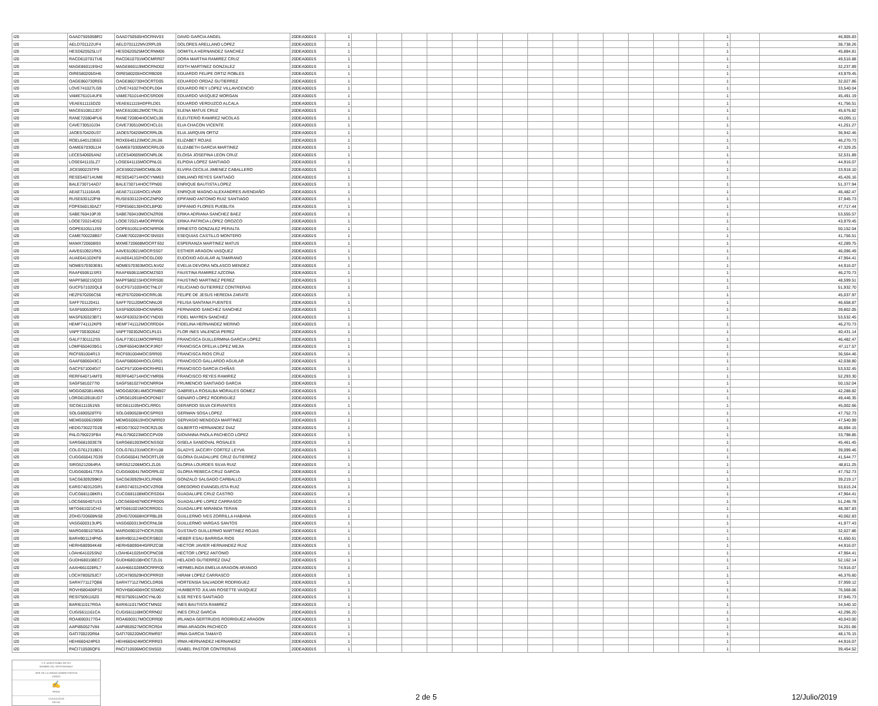| I20 | GAAD750505BR2 | GAAD750505HOCRNV03 | DAVID GARCIA ANGEL | 20DEA0001S | 1 | | | | | | | | | | | | | | | 1 | | 46,905.83 |
| I20 | AELD701122UF4 | AELD701122MVZRPL09 | DOLORES ARELLANO LOPEZ | 20DEA0001S | 1 | | | | | | | | | | | | | | | 1 | | 38,738.26 |
| I20 | HESD620525LU7 | HESD620525MOCRNM06 | DOMITILA HERNANDEZ SANCHEZ | 20DEA0001S | 1 | | | | | | | | | | | | | | | 1 | | 45,884.81 |
| I20 | RACD610701TU6 | RACD610701MOCMRR07 | DORA MARTHA RAMIREZ CRUZ | 20DEA0001S | 1 | | | | | | | | | | | | | | | 1 | | 49,516.88 |
| I20 | MAGE860119SH2 | MAGE860119MOCRND02 | EDITH MARTINEZ GONZALEZ | 20DEA0001S | 1 | | | | | | | | | | | | | | | 1 | | 32,237.89 |
| I20 | OIRE580205GH6 | OIRE580205HOCRBD09 | EDUARDO FELIPE ORTIZ ROBLES | 20DEA0001S | 1 | | | | | | | | | | | | | | | 1 | | 43,979.45 |
| I20 | OAGE860730RE6 | OAGE860730HOCRTD05 | EDUARDO ORDAZ GUTIERREZ | 20DEA0001S | 1 | | | | | | | | | | | | | | | 1 | | 32,027.86 |
| I20 | LOVE741027LG9 | LOVE741027HOCPLD04 | EDUARDO REY LOPEZ VILLAVICENCIO | 20DEA0001S | 1 | | | | | | | | | | | | | | | 1 | | 33,540.04 |
| I20 | VAME761014UF8 | VAME761014HOCSRD09 | EDUARDO VASQUEZ MORGAN | 20DEA0001S | 1 | | | | | | | | | | | | | | | 1 | | 45,491.19 |
| I20 | VEAE611115DZ0 | VEAE611115HDFRLD01 | EDUARDO VERDUZCO ALCALA | 20DEA0001S | 1 | | | | | | | | | | | | | | | 1 | | 41,756.51 |
| I20 | MACE610812JD7 | MACE610812MOCTRL01 | ELENA MATUS CRUZ | 20DEA0001S | 1 | | | | | | | | | | | | | | | 1 | | 45,676.82 |
| I20 | RANE720804PU6 | RANE720804HOCMCL06 | ELEUTERIO RAMIREZ NICOLAS | 20DEA0001S | 1 | | | | | | | | | | | | | | | 1 | | 43,095.11 |
| I20 | CAVE730510J34 | CAVE730510MOCHCL01 | ELIA CHACON VICENTE | 20DEA0001S | 1 | | | | | | | | | | | | | | | 1 | | 41,251.27 |
| I20 | JAOE570420U37 | JAOE570420MOCRRL05 | ELIA JARQUIN ORTIZ | 20DEA0001S | 1 | | | | | | | | | | | | | | | 1 | | 36,942.46 |
| I20 | ROEL640123E63 | ROXE640123MOCJXL06 | ELIZABET ROJAS | 20DEA0001S | 1 | | | | | | | | | | | | | | | 1 | | 46,270.73 |
| I20 | GAME670305JJ4 | GAME670305MOCRRL09 | ELIZABETH GARCIA MARTINEZ | 20DEA0001S | 1 | | | | | | | | | | | | | | | 1 | | 47,329.25 |
| I20 | LECE540605AN2 | LECE540605MOCNRL06 | ELOISA JOSEFINA LEON CRUZ | 20DEA0001S | 1 | | | | | | | | | | | | | | | 1 | | 32,531.89 |
| I20 | LOSE641115LZ7 | LOSE641115MOCPNL01 | ELPIDIA LOPEZ SANTIAGO | 20DEA0001S | 1 | | | | | | | | | | | | | | | 1 | | 44,916.07 |
| I20 | JICE590225TP9 | JICE590225MOCMBL06 | ELVIRA CECILIA JIMENEZ CABALLERO | 20DEA0001S | 1 | | | | | | | | | | | | | | | 1 | | 33,918.10 |
| I20 | RESE540714UM8 | RESE540714HOCYNM03 | EMILIANO REYES SANTIAGO | 20DEA0001S | 1 | | | | | | | | | | | | | | | 1 | | 45,426.16 |
| I20 | BALE730714AD7 | BALE730714HOCTPN00 | ENRIQUE BAUTISTA LOPEZ | 20DEA0001S | 1 | | | | | | | | | | | | | | | 1 | | 51,377.94 |
| I20 | AEAE711116A45 | AEAE711116HOCLVN09 | ENRIQUE MAGNO ALEXANDRES AVENDAÑO | 20DEA0001S | 1 | | | | | | | | | | | | | | | 1 | | 46,482.47 |
| I20 | RUSE630122PI8 | RUSE630122HOCZNP00 | EPIFANIO ANTONIO RUIZ SANTIAGO | 20DEA0001S | 1 | | | | | | | | | | | | | | | 1 | | 37,945.73 |
| I20 | FOPE560130AZ7 | FOPE560130HOCLBP00 | EPIFANIO FLORES PUEBLITA | 20DEA0001S | 1 | | | | | | | | | | | | | | | 1 | | 47,717.44 |
| I20 | SABE760410PJ9 | SABE760410MOCNZR06 | ERIKA ADRIANA SANCHEZ BAEZ | 20DEA0001S | 1 | | | | | | | | | | | | | | | 1 | | 53,555.57 |
| I20 | LOOE720214DS2 | LOOE720214MOCPRR06 | ERIKA PATRICIA LOPEZ OROZCO | 20DEA0001S | 1 | | | | | | | | | | | | | | | 1 | | 43,979.45 |
| I20 | GOPE610511JS9 | GOPE610511HOCNRR06 | ERNESTO GONZALEZ PERALTA | 20DEA0001S | 1 | | | | | | | | | | | | | | | 1 | | 50,152.04 |
| I20 | CAME700228B57 | CAME700228HOCSNS03 | ESEQUIAS CASTILLO MONTERO | 20DEA0001S | 1 | | | | | | | | | | | | | | | 1 | | 41,756.51 |
| I20 | MAMX720608I93 | MXME720608MOCRTS02 | ESPERANZA MARTINEZ MATUS | 20DEA0001S | 1 | | | | | | | | | | | | | | | 1 | | 42,289.75 |
| I20 | AAVE610921RK5 | AAVE610921MOCRSS07 | ESTHER ARAGON VASQUEZ | 20DEA0001S | 1 | | | | | | | | | | | | | | | 1 | | 46,096.49 |
| I20 | AUAE641102KF8 | AUAE641102HOCGLD00 | EUDOXIO AGUILAR ALTAMIRANO | 20DEA0001S | 1 | | | | | | | | | | | | | | | 1 | | 47,964.41 |
| I20 | NOME570303EB1 | NOME570303MOCLNV02 | EVELIA DEVORA NOLASCO MENDEZ | 20DEA0001S | 1 | | | | | | | | | | | | | | | 1 | | 44,916.07 |
| I20 | RAAF650611SR3 | RAAF650611MOCMZS03 | FAUSTINA RAMIREZ AZCONA | 20DEA0001S | 1 | | | | | | | | | | | | | | | 1 | | 46,270.73 |
| I20 | MAPF580215Q33 | MAPF580215HOCRRS00 | FAUSTINO MARTINEZ PEREZ | 20DEA0001S | 1 | | | | | | | | | | | | | | | 1 | | 48,599.51 |
| I20 | GUCF571020QL8 | GUCF571020HOCTNL07 | FELICIANO GUTIERREZ CONTRERAS | 20DEA0001S | 1 | | | | | | | | | | | | | | | 1 | | 51,932.70 |
| I20 | HEZF670206C56 | HEZF670206HOCRRL06 | FELIPE DE JESUS HEREDIA ZARATE | 20DEA0001S | 1 | | | | | | | | | | | | | | | 1 | | 45,037.97 |
| I20 | SAFF701120411 | SAFF701120MOCNNL09 | FELISA SANTANA FUENTES | 20DEA0001S | 1 | | | | | | | | | | | | | | | 1 | | 46,658.87 |
| I20 | SASF600530RY2 | SASF600530HOCNNR06 | FERNANDO SANCHEZ SANCHEZ | 20DEA0001S | 1 | | | | | | | | | | | | | | | 1 | | 39,802.05 |
| I20 | MASF630323BT1 | MASF630323HOCYND03 | FIDEL MAYREN SANCHEZ | 20DEA0001S | 1 | | | | | | | | | | | | | | | 1 | | 53,532.45 |
| I20 | HEMF741112KP9 | HEMF741112MOCRRD04 | FIDELINA HERNANDEZ MERINO | 20DEA0001S | 1 | | | | | | | | | | | | | | | 1 | | 46,270.73 |
| I20 | VAPF700302642 | VAPF700302MOCLRL01 | FLOR INES VALENCIA PEREZ | 20DEA0001S | 1 | | | | | | | | | | | | | | | 1 | | 40,431.14 |
| I20 | GALF7301112S5 | GALF730111MOCRPR03 | FRANCISCA GUILLERMINA GARCIA LOPEZ | 20DEA0001S | 1 | | | | | | | | | | | | | | | 1 | | 46,482.47 |
| I20 | LOMF6504039G1 | LOMF650403MOCPJR07 | FRANCISCA OFELIA LOPEZ MEJIA | 20DEA0001S | 1 | | | | | | | | | | | | | | | 1 | | 47,117.57 |
| I20 | RICF691004R13 | RICF691004MOCSRR00 | FRANCISCA RIOS CRUZ | 20DEA0001S | 1 | | | | | | | | | | | | | | | 1 | | 36,564.46 |
| I20 | GAAF6806043C1 | GAAF680604HOCLGR01 | FRANCISCO GALLARDO AGUILAR | 20DEA0001S | 1 | | | | | | | | | | | | | | | 1 | | 42,038.80 |
| I20 | GACF571004GI7 | GACF571004HOCRHR01 | FRANCISCO GARCIA CHIÑAS | 20DEA0001S | 1 | | | | | | | | | | | | | | | 1 | | 53,532.45 |
| I20 | RERF640714MT0 | RERF640714HOCYMR06 | FRANCISCO REYES RAMIREZ | 20DEA0001S | 1 | | | | | | | | | | | | | | | 1 | | 52,293.30 |
| I20 | SAGF5810277I0 | SAGF581027HOCNRR04 | FRUMENCIO SANTIAGO GARCIA | 20DEA0001S | 1 | | | | | | | | | | | | | | | 1 | | 50,152.04 |
| I20 | MOGG820814NN5 | MOGG820814MOCRMB07 | GABRIELA ROSALBA MORALES GOMEZ | 20DEA0001S | 1 | | | | | | | | | | | | | | | 1 | | 42,288.82 |
| I20 | LORG610918UD7 | LORG610918HOCPDN07 | GENARO LOPEZ RODRIGUEZ | 20DEA0001S | 1 | | | | | | | | | | | | | | | 1 | | 49,446.35 |
| I20 | SICG6111051N5 | SICG611105HOCLRR01 | GERARDO SILVA CERVANTES | 20DEA0001S | 1 | | | | | | | | | | | | | | | 1 | | 45,002.66 |
| I20 | SOLG690528TF0 | SOLG690528HOCSPR03 | GERMAN SOSA LOPEZ | 20DEA0001S | 1 | | | | | | | | | | | | | | | 1 | | 47,752.73 |
| I20 | MEMG500619699 | MEMG500619HOCNRR03 | GERVASIO MENDOZA MARTINEZ | 20DEA0001S | 1 | | | | | | | | | | | | | | | 1 | | 47,540.99 |
| I20 | HEDG730227D28 | HEDG730227HOCRZL06 | GILBERTO HERNANDEZ DIAZ | 20DEA0001S | 1 | | | | | | | | | | | | | | | 1 | | 46,694.15 |
| I20 | PALG790223FB4 | PALG790223MOCCPV09 | GIOVANNA PAOLA PACHECO LOPEZ | 20DEA0001S | 1 | | | | | | | | | | | | | | | 1 | | 33,798.85 |
| I20 | SARG681003E78 | SARG681003MOCNSS02 | GISELA SANDOVAL ROSALES | 20DEA0001S | 1 | | | | | | | | | | | | | | | 1 | | 45,461.45 |
| I20 | COLG761231BD1 | COLG761231MOCRYL08 | GLADYS JACCIRY CORTEZ LEYVA | 20DEA0001S | 1 | | | | | | | | | | | | | | | 1 | | 39,099.46 |
| I20 | CUGG650417G39 | CUGG650417MOCRTL09 | GLORIA GUADALUPE CRUZ GUTIERREZ | 20DEA0001S | 1 | | | | | | | | | | | | | | | 1 | | 41,544.77 |
| I20 | SIRG5212064RA | SIRG521206MOCLZL05 | GLORIA LOURDES SILVA RUIZ | 20DEA0001S | 1 | | | | | | | | | | | | | | | 1 | | 48,811.25 |
| I20 | CUGG6004177EA | CUGG600417MOCRRL02 | GLORIA REBECA CRUZ GARCIA | 20DEA0001S | 1 | | | | | | | | | | | | | | | 1 | | 47,752.73 |
| I20 | SACG6309299K0 | SACG630929HJCLRN06 | GONZALO SALGADO CARBALLO | 20DEA0001S | 1 | | | | | | | | | | | | | | | 1 | | 39,219.17 |
| I20 | EARG740312GR1 | EARG740312HOCVZR08 | GREGORIO EVANGELISTA RUIZ | 20DEA0001S | 1 | | | | | | | | | | | | | | | 1 | | 53,615.24 |
| I20 | CUCG681108KR1 | CUCG681108MOCRSD04 | GUADALUPE CRUZ CASTRO | 20DEA0001S | 1 | | | | | | | | | | | | | | | 1 | | 47,964.41 |
| I20 | LOCG650407U15 | LOCG650407MOCPRD05 | GUADALUPE LOPEZ CARRASCO | 20DEA0001S | 1 | | | | | | | | | | | | | | | 1 | | 51,246.78 |
| I20 | MITG661021CH3 | MITG661021MOCRRD01 | GUADALUPE MIRANDA TERAN | 20DEA0001S | 1 | | | | | | | | | | | | | | | 1 | | 48,387.83 |
| I20 | ZOHG720608NS8 | ZOHG720608HDFRBL09 | GUILLERMO IVES ZORRILLA HABANA | 20DEA0001S | 1 | | | | | | | | | | | | | | | 1 | | 40,062.83 |
| I20 | VASG600313UP5 | VASG600313HOCRNL08 | GUILLERMO VARGAS SANTOS | 20DEA0001S | 1 | | | | | | | | | | | | | | | 1 | | 41,977.43 |
| I20 | MARG6901078GA | MARG690107HOCRJS05 | GUSTAVO GUILLERMO MARTINEZ ROJAS | 20DEA0001S | 1 | | | | | | | | | | | | | | | 1 | | 32,027.86 |
| I20 | BARH901124PN5 | BARH901124HOCRSB02 | HEBER ESAU BARRIGA RIOS | 20DEA0001S | 1 | | | | | | | | | | | | | | | 1 | | 41,650.61 |
| I20 | HERH580904K48 | HERH580904HGRRZC08 | HECTOR JAVIER HERNANDEZ RUIZ | 20DEA0001S | 1 | | | | | | | | | | | | | | | 1 | | 44,916.07 |
| I20 | LOAH641025SN2 | LOAH641025HOCPNC08 | HECTOR LOPEZ ANTONIO | 20DEA0001S | 1 | | | | | | | | | | | | | | | 1 | | 47,964.41 |
| I20 | GUDH680108EC7 | GUDH680108HOCTZL01 | HELADIO GUTIERREZ DIAZ | 20DEA0001S | 1 | | | | | | | | | | | | | | | 1 | | 52,162.14 |
| I20 | AAAH661028RL7 | AAAH661028MOCRRR00 | HERMELINDA EMELIA ARAGON ARANGO | 20DEA0001S | 1 | | | | | | | | | | | | | | | 1 | | 74,916.07 |
| I20 | LOCH780529JC7 | LOCH780529HOCPRR03 | HIRAM LOPEZ CARRASCO | 20DEA0001S | 1 | | | | | | | | | | | | | | | 1 | | 46,376.60 |
| I20 | SARH771127QB6 | SARH771127MOCLDR06 | HORTENSIA SALVADOR RODRIGUEZ | 20DEA0001S | 1 | | | | | | | | | | | | | | | 1 | | 37,959.12 |
| I20 | ROVH580406P33 | ROVH580406HOCSSM02 | HUMBERTO JULIAN ROSETTE VASQUEZ | 20DEA0001S | 1 | | | | | | | | | | | | | | | 1 | | 76,568.06 |
| I20 | RESI7509116Z0 | RESI750911MOCYNL00 | ILSE REYES SANTIAGO | 20DEA0001S | 1 | | | | | | | | | | | | | | | 1 | | 37,945.73 |
| I20 | BARI611017RGA | BARI611017MOCTMN02 | INES BAUTISTA RAMIREZ | 20DEA0001S | 1 | | | | | | | | | | | | | | | 1 | | 34,540.10 |
| I20 | CUGI5611161CA | CUGI561116MOCRRN02 | INES CRUZ GARCIA | 20DEA0001S | 1 | | | | | | | | | | | | | | | 1 | | 42,296.20 |
| I20 | ROAI6903177G4 | ROAI690317MOCDRR00 | IRLANDA GERTRUDIS RODRIGUEZ ARAGON | 20DEA0001S | 1 | | | | | | | | | | | | | | | 1 | | 40,043.00 |
| I20 | AAPI850527V84 | AAPI850527MOCRCR04 | IRMA ARAGON PACHECO | 20DEA0001S | 1 | | | | | | | | | | | | | | | 1 | | 34,201.66 |
| I20 | GATI700220R64 | GATI700220MOCRMR07 | IRMA GARCIA TAMAYO | 20DEA0001S | 1 | | | | | | | | | | | | | | | 1 | | 48,176.15 |
| I20 | HEHI660424P63 | HEHI660424MOCRRR03 | IRMA HERNANDEZ HERNANDEZ | 20DEA0001S | 1 | | | | | | | | | | | | | | | 1 | | 44,916.07 |
| I20 | PACI710506QF6 | PACI710506MOCSNS03 | ISABEL PASTOR CONTRERAS | 20DEA0001S | 1 | | | | | | | | | | | | | | | 1 | | 39,454.52 |
C.P. JAVIER RUBIO REYES
NOMBRE DEL RESPONSABLE
JEFE DE LA UNIDAD ADMINISTRATIVA
CARGO
✍
FIRMA
12/JULIO/2019
FECHA
2 de 5
12/Julio/2019